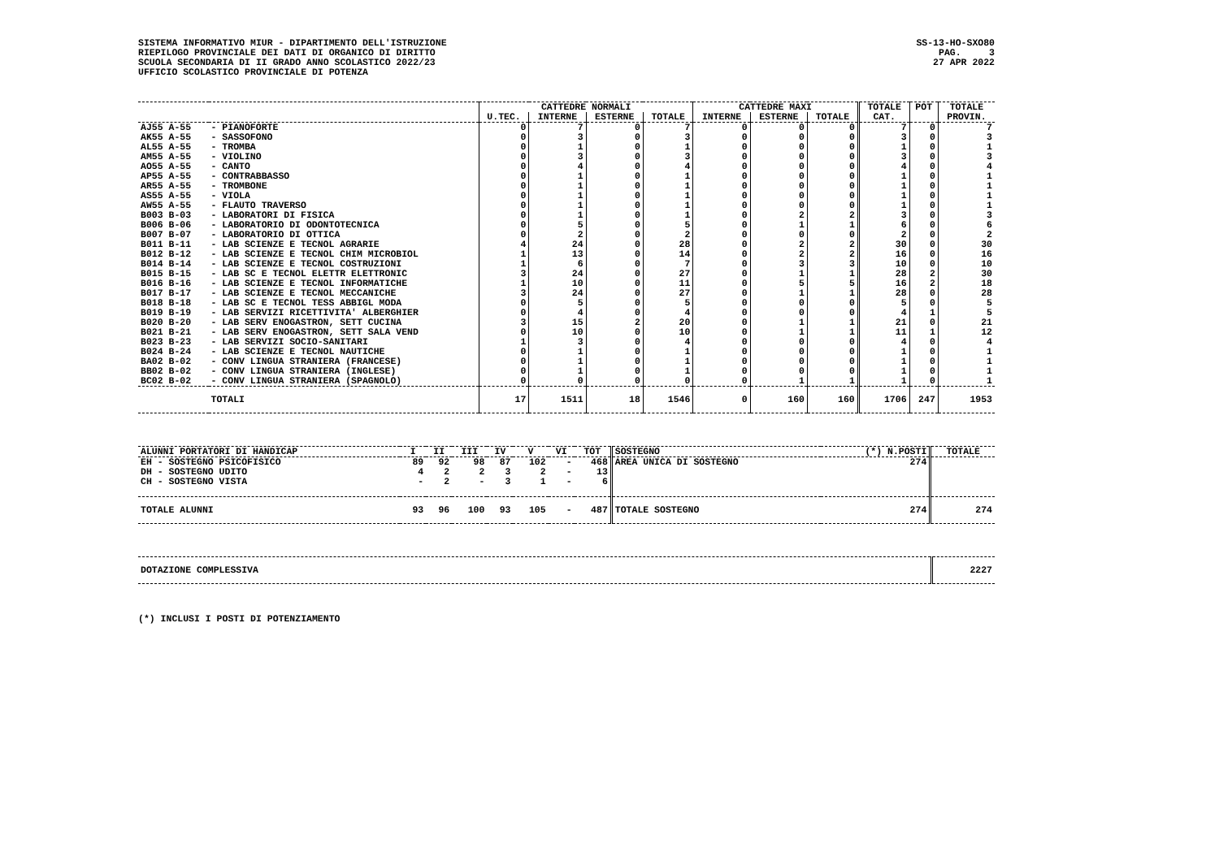SISTEMA INFORMATIVO MIUR - DIPARTIMENTO DELL'ISTRUZIONE
RIEPILOGO PROVINCIALE DEI DATI DI ORGANICO DI DIRITTO
SCUOLA SECONDARIA DI II GRADO ANNO SCOLASTICO 2022/23
UFFICIO SCOLASTICO PROVINCIALE DI POTENZA
SS-13-HO-SXO80
PAG. 3
27 APR 2022
| | | CATTEDRE NORMALI | | | | CATTEDRE MAXI | | | TOTALE | POT | TOTALE |
| --- | --- | --- | --- | --- | --- | --- | --- | --- | --- | --- | --- |
| | | U.TEC. | INTERNE | ESTERNE | TOTALE | INTERNE | ESTERNE | TOTALE | CAT. | | PROVIN. |
| AJ55 A-55 | - PIANOFORTE | 0 | 7 | 0 | 7 | 0 | 0 | 0 | 7 | 0 | 7 |
| AK55 A-55 | - SASSOFONO | 0 | 3 | 0 | 3 | 0 | 0 | 0 | 3 | 0 | 3 |
| AL55 A-55 | - TROMBA | 0 | 1 | 0 | 1 | 0 | 0 | 0 | 1 | 0 | 1 |
| AM55 A-55 | - VIOLINO | 0 | 3 | 0 | 3 | 0 | 0 | 0 | 3 | 0 | 3 |
| AO55 A-55 | - CANTO | 0 | 4 | 0 | 4 | 0 | 0 | 0 | 4 | 0 | 4 |
| AP55 A-55 | - CONTRABBASSO | 0 | 1 | 0 | 1 | 0 | 0 | 0 | 1 | 0 | 1 |
| AR55 A-55 | - TROMBONE | 0 | 1 | 0 | 1 | 0 | 0 | 0 | 1 | 0 | 1 |
| AS55 A-55 | - VIOLA | 0 | 1 | 0 | 1 | 0 | 0 | 0 | 1 | 0 | 1 |
| AW55 A-55 | - FLAUTO TRAVERSO | 0 | 1 | 0 | 1 | 0 | 0 | 0 | 1 | 0 | 1 |
| B003 B-03 | - LABORATORI DI FISICA | 0 | 1 | 0 | 1 | 0 | 2 | 2 | 3 | 0 | 3 |
| B006 B-06 | - LABORATORIO DI ODONTOTECNICA | 0 | 5 | 0 | 5 | 0 | 1 | 1 | 6 | 0 | 6 |
| B007 B-07 | - LABORATORIO DI OTTICA | 0 | 2 | 0 | 2 | 0 | 0 | 0 | 2 | 0 | 2 |
| B011 B-11 | - LAB SCIENZE E TECNOL AGRARIE | 4 | 24 | 0 | 28 | 0 | 2 | 2 | 30 | 0 | 30 |
| B012 B-12 | - LAB SCIENZE E TECNOL CHIM MICROBIOL | 1 | 13 | 0 | 14 | 0 | 2 | 2 | 16 | 0 | 16 |
| B014 B-14 | - LAB SCIENZE E TECNOL COSTRUZIONI | 1 | 6 | 0 | 7 | 0 | 3 | 3 | 10 | 0 | 10 |
| B015 B-15 | - LAB SC E TECNOL ELETTR ELETTRONIC | 3 | 24 | 0 | 27 | 0 | 1 | 1 | 28 | 2 | 30 |
| B016 B-16 | - LAB SCIENZE E TECNOL INFORMATICHE | 1 | 10 | 0 | 11 | 0 | 5 | 5 | 16 | 2 | 18 |
| B017 B-17 | - LAB SCIENZE E TECNOL MECCANICHE | 3 | 24 | 0 | 27 | 0 | 1 | 1 | 28 | 0 | 28 |
| B018 B-18 | - LAB SC E TECNOL TESS ABBIGL MODA | 0 | 5 | 0 | 5 | 0 | 0 | 0 | 5 | 0 | 5 |
| B019 B-19 | - LAB SERVIZI RICETTIVITA' ALBERGHIER | 0 | 4 | 0 | 4 | 0 | 0 | 0 | 4 | 1 | 5 |
| B020 B-20 | - LAB SERV ENOGASTRON, SETT CUCINA | 3 | 15 | 2 | 20 | 0 | 1 | 1 | 21 | 0 | 21 |
| B021 B-21 | - LAB SERV ENOGASTRON, SETT SALA VEND | 0 | 10 | 0 | 10 | 0 | 1 | 1 | 11 | 1 | 12 |
| B023 B-23 | - LAB SERVIZI SOCIO-SANITARI | 1 | 3 | 0 | 4 | 0 | 0 | 0 | 4 | 0 | 4 |
| B024 B-24 | - LAB SCIENZE E TECNOL NAUTICHE | 0 | 1 | 0 | 1 | 0 | 0 | 0 | 1 | 0 | 1 |
| BA02 B-02 | - CONV LINGUA STRANIERA (FRANCESE) | 0 | 1 | 0 | 1 | 0 | 0 | 0 | 1 | 0 | 1 |
| BB02 B-02 | - CONV LINGUA STRANIERA (INGLESE) | 0 | 1 | 0 | 1 | 0 | 0 | 0 | 1 | 0 | 1 |
| BC02 B-02 | - CONV LINGUA STRANIERA (SPAGNOLO) | 0 | 0 | 0 | 0 | 0 | 1 | 1 | 1 | 0 | 1 |
| | TOTALI | 17 | 1511 | 18 | 1546 | 0 | 160 | 160 | 1706 | 247 | 1953 |
| ALUNNI PORTATORI DI HANDICAP | I | II | III | IV | V | VI | TOT | SOSTEGNO | (*) N.POSTI | TOTALE |
| --- | --- | --- | --- | --- | --- | --- | --- | --- | --- | --- |
| EH - SOSTEGNO PSICOFISICO | 89 | 92 | 98 | 87 | 102 | - | 468 | AREA UNICA DI SOSTEGNO | 274 | |
| DH - SOSTEGNO UDITO | 4 | 2 | 2 | 3 | 2 | - | 13 | | | |
| CH - SOSTEGNO VISTA | - | 2 | - | 3 | 1 | - | 6 | | | |
| TOTALE ALUNNI | 93 | 96 | 100 | 93 | 105 | - | 487 | TOTALE SOSTEGNO | 274 | 274 |
| DOTAZIONE COMPLESSIVA | 2227 |
(*) INCLUSI I POSTI DI POTENZIAMENTO